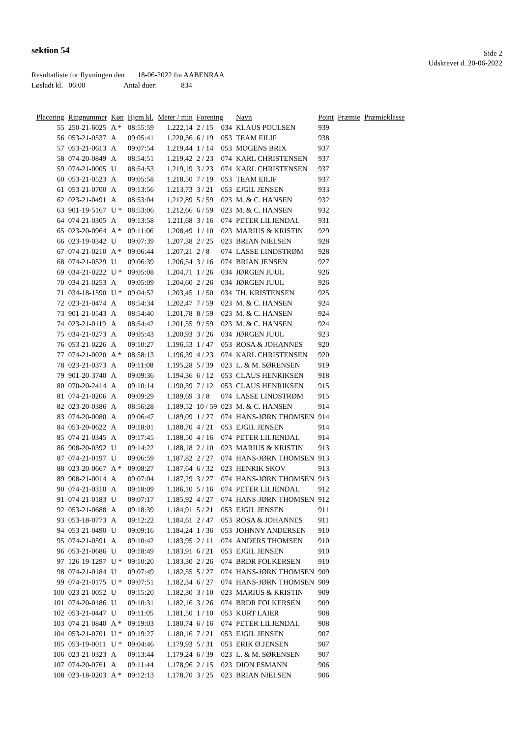sektion 54
Side 2
Udskrevet d. 20-06-2022
Resultatliste for flyvningen den 18-06-2022 fra AABENRAA
Løsladt kl. 06:00 Antal duer: 834
| Placering | Ringnummer | Køn | Hjem kl. | Meter / min | Forening | | Navn | Point | Præmie | Præmieklasse |
| --- | --- | --- | --- | --- | --- | --- | --- | --- | --- | --- |
| 55 | 250-21-6025 | A * | 08:55:59 | 1.222,14 | 2 / 15 | 034 | KLAUS POULSEN | 939 | | |
| 56 | 053-21-0537 | A | 09:05:41 | 1.220,36 | 6 / 19 | 053 | TEAM EILIF | 938 | | |
| 57 | 053-21-0613 | A | 09:07:54 | 1.219,44 | 1 / 14 | 053 | MOGENS BRIX | 937 | | |
| 58 | 074-20-0849 | A | 08:54:51 | 1.219,42 | 2 / 23 | 074 | KARL CHRISTENSEN | 937 | | |
| 59 | 074-21-0005 | U | 08:54:53 | 1.219,19 | 3 / 23 | 074 | KARL CHRISTENSEN | 937 | | |
| 60 | 053-21-0523 | A | 09:05:58 | 1.218,50 | 7 / 19 | 053 | TEAM EILIF | 937 | | |
| 61 | 053-21-0700 | A | 09:13:56 | 1.213,73 | 3 / 21 | 053 | EJGIL JENSEN | 933 | | |
| 62 | 023-21-0491 | A | 08:53:04 | 1.212,89 | 5 / 59 | 023 | M. & C. HANSEN | 932 | | |
| 63 | 901-19-5167 | U * | 08:53:06 | 1.212,66 | 6 / 59 | 023 | M. & C. HANSEN | 932 | | |
| 64 | 074-21-0305 | A | 09:13:58 | 1.211,68 | 3 / 16 | 074 | PETER LILJENDAL | 931 | | |
| 65 | 023-20-0964 | A * | 09:11:06 | 1.208,49 | 1 / 10 | 023 | MARIUS & KRISTIN | 929 | | |
| 66 | 023-19-0342 | U | 09:07:39 | 1.207,38 | 2 / 25 | 023 | BRIAN NIELSEN | 928 | | |
| 67 | 074-21-0210 | A * | 09:06:44 | 1.207,21 | 2 / 8 | 074 | LASSE LINDSTRØM | 928 | | |
| 68 | 074-21-0529 | U | 09:06:39 | 1.206,54 | 3 / 16 | 074 | BRIAN JENSEN | 927 | | |
| 69 | 034-21-0222 | U * | 09:05:08 | 1.204,71 | 1 / 26 | 034 | JØRGEN JUUL | 926 | | |
| 70 | 034-21-0253 | A | 09:05:09 | 1.204,60 | 2 / 26 | 034 | JØRGEN JUUL | 926 | | |
| 71 | 034-18-1590 | U * | 09:04:52 | 1.203,45 | 1 / 50 | 034 | TH. KRISTENSEN | 925 | | |
| 72 | 023-21-0474 | A | 08:54:34 | 1.202,47 | 7 / 59 | 023 | M. & C. HANSEN | 924 | | |
| 73 | 901-21-0543 | A | 08:54:40 | 1.201,78 | 8 / 59 | 023 | M. & C. HANSEN | 924 | | |
| 74 | 023-21-0119 | A | 08:54:42 | 1.201,55 | 9 / 59 | 023 | M. & C. HANSEN | 924 | | |
| 75 | 034-21-0273 | A | 09:05:43 | 1.200,93 | 3 / 26 | 034 | JØRGEN JUUL | 923 | | |
| 76 | 053-21-0226 | A | 09:10:27 | 1.196,53 | 1 / 47 | 053 | ROSA & JOHANNES | 920 | | |
| 77 | 074-21-0020 | A * | 08:58:13 | 1.196,39 | 4 / 23 | 074 | KARL CHRISTENSEN | 920 | | |
| 78 | 023-21-0373 | A | 09:11:08 | 1.195,28 | 5 / 39 | 023 | L. & M. SØRENSEN | 919 | | |
| 79 | 901-20-3740 | A | 09:09:36 | 1.194,36 | 6 / 12 | 053 | CLAUS HENRIKSEN | 918 | | |
| 80 | 070-20-2414 | A | 09:10:14 | 1.190,39 | 7 / 12 | 053 | CLAUS HENRIKSEN | 915 | | |
| 81 | 074-21-0206 | A | 09:09:29 | 1.189,69 | 3 / 8 | 074 | LASSE LINDSTRØM | 915 | | |
| 82 | 023-20-0386 | A | 08:56:28 | 1.189,52 | 10 / 59 | 023 | M. & C. HANSEN | 914 | | |
| 83 | 074-20-0080 | A | 09:06:47 | 1.189,09 | 1 / 27 | 074 | HANS-JØRN THOMSEN | 914 | | |
| 84 | 053-20-0622 | A | 09:18:01 | 1.188,70 | 4 / 21 | 053 | EJGIL JENSEN | 914 | | |
| 85 | 074-21-0345 | A | 09:17:45 | 1.188,50 | 4 / 16 | 074 | PETER LILJENDAL | 914 | | |
| 86 | 908-20-0392 | U | 09:14:22 | 1.188,18 | 2 / 10 | 023 | MARIUS & KRISTIN | 913 | | |
| 87 | 074-21-0197 | U | 09:06:59 | 1.187,82 | 2 / 27 | 074 | HANS-JØRN THOMSEN | 913 | | |
| 88 | 023-20-0667 | A * | 09:08:27 | 1.187,64 | 6 / 32 | 023 | HENRIK SKOV | 913 | | |
| 89 | 908-21-0014 | A | 09:07:04 | 1.187,29 | 3 / 27 | 074 | HANS-JØRN THOMSEN | 913 | | |
| 90 | 074-21-0310 | A | 09:18:09 | 1.186,10 | 5 / 16 | 074 | PETER LILJENDAL | 912 | | |
| 91 | 074-21-0183 | U | 09:07:17 | 1.185,92 | 4 / 27 | 074 | HANS-JØRN THOMSEN | 912 | | |
| 92 | 053-21-0688 | A | 09:18:39 | 1.184,91 | 5 / 21 | 053 | EJGIL JENSEN | 911 | | |
| 93 | 053-18-0773 | A | 09:12:22 | 1.184,61 | 2 / 47 | 053 | ROSA & JOHANNES | 911 | | |
| 94 | 053-21-0490 | U | 09:09:16 | 1.184,24 | 1 / 36 | 053 | JOHNNY ANDERSEN | 910 | | |
| 95 | 074-21-0591 | A | 09:10:42 | 1.183,95 | 2 / 11 | 074 | ANDERS THOMSEN | 910 | | |
| 96 | 053-21-0686 | U | 09:18:49 | 1.183,91 | 6 / 21 | 053 | EJGIL JENSEN | 910 | | |
| 97 | 126-19-1297 | U * | 09:10:20 | 1.183,30 | 2 / 26 | 074 | BRDR FOLKERSEN | 910 | | |
| 98 | 074-21-0184 | U | 09:07:49 | 1.182,55 | 5 / 27 | 074 | HANS-JØRN THOMSEN | 909 | | |
| 99 | 074-21-0175 | U * | 09:07:51 | 1.182,34 | 6 / 27 | 074 | HANS-JØRN THOMSEN | 909 | | |
| 100 | 023-21-0052 | U | 09:15:20 | 1.182,30 | 3 / 10 | 023 | MARIUS & KRISTIN | 909 | | |
| 101 | 074-20-0186 | U | 09:10:31 | 1.182,16 | 3 / 26 | 074 | BRDR FOLKERSEN | 909 | | |
| 102 | 053-21-0447 | U | 09:11:05 | 1.181,50 | 1 / 10 | 053 | KURT LAIER | 908 | | |
| 103 | 074-21-0840 | A * | 09:19:03 | 1.180,74 | 6 / 16 | 074 | PETER LILJENDAL | 908 | | |
| 104 | 053-21-0701 | U * | 09:19:27 | 1.180,16 | 7 / 21 | 053 | EJGIL JENSEN | 907 | | |
| 105 | 053-19-0011 | U * | 09:04:46 | 1.179,93 | 5 / 31 | 053 | ERIK Ø.JENSEN | 907 | | |
| 106 | 023-21-0323 | A | 09:13:44 | 1.179,24 | 6 / 39 | 023 | L. & M. SØRENSEN | 907 | | |
| 107 | 074-20-0761 | A | 09:11:44 | 1.178,96 | 2 / 15 | 023 | DION ESMANN | 906 | | |
| 108 | 023-18-0203 | A * | 09:12:13 | 1.178,70 | 3 / 25 | 023 | BRIAN NIELSEN | 906 | | |